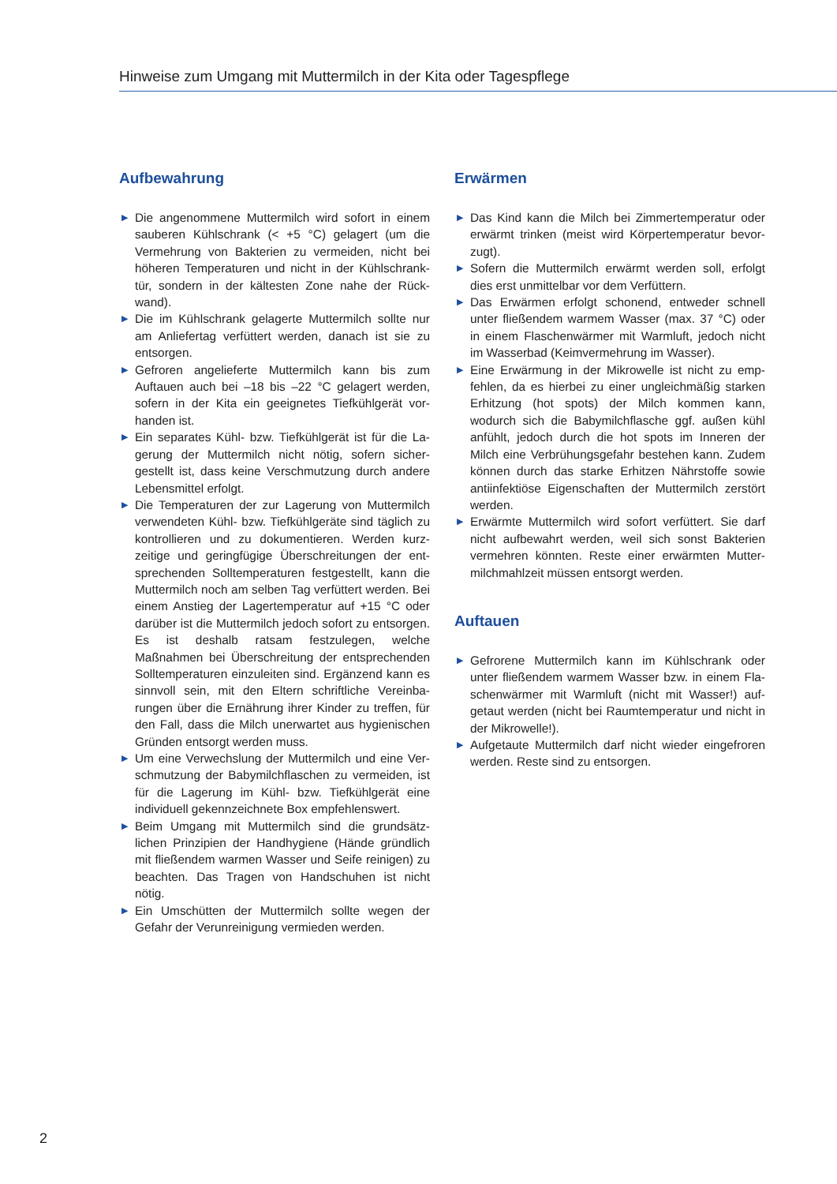Hinweise zum Umgang mit Muttermilch in der Kita oder Tagespflege
Aufbewahrung
▶ Die angenommene Muttermilch wird sofort in einem sauberen Kühlschrank (< +5 °C) gelagert (um die Vermehrung von Bakterien zu vermeiden, nicht bei höheren Temperaturen und nicht in der Kühlschrank­tür, sondern in der kältesten Zone nahe der Rück­wand).
▶ Die im Kühlschrank gelagerte Muttermilch sollte nur am Anliefertag verfüttert werden, danach ist sie zu entsorgen.
▶ Gefroren angelieferte Muttermilch kann bis zum Auftauen auch bei –18 bis –22 °C gelagert werden, sofern in der Kita ein geeignetes Tiefkühlgerät vor­handen ist.
▶ Ein separates Kühl- bzw. Tiefkühlgerät ist für die La­gerung der Muttermilch nicht nötig, sofern sicher­gestellt ist, dass keine Verschmutzung durch andere Lebensmittel erfolgt.
▶ Die Temperaturen der zur Lagerung von Muttermilch verwendeten Kühl- bzw. Tiefkühlgeräte sind täglich zu kontrollieren und zu dokumentieren. Werden kurz­zeitige und geringfügige Überschreitungen der ent­sprechenden Solltemperaturen festgestellt, kann die Muttermilch noch am selben Tag verfüttert werden. Bei einem Anstieg der Lagertemperatur auf +15 °C oder darüber ist die Muttermilch jedoch sofort zu ent­sorgen. Es ist deshalb ratsam festzulegen, welche Maßnahmen bei Überschreitung der entsprechenden Solltemperaturen einzuleiten sind. Ergänzend kann es sinnvoll sein, mit den Eltern schriftliche Vereinba­rungen über die Ernährung ihrer Kinder zu treffen, für den Fall, dass die Milch unerwartet aus hygienischen Gründen entsorgt werden muss.
▶ Um eine Verwechslung der Muttermilch und eine Ver­schmutzung der Babymilchflaschen zu vermeiden, ist für die Lagerung im Kühl- bzw. Tiefkühlgerät eine individuell gekennzeichnete Box empfehlenswert.
▶ Beim Umgang mit Muttermilch sind die grundsätz­lichen Prinzipien der Handhygiene (Hände gründlich mit fließendem warmen Wasser und Seife reinigen) zu beachten. Das Tragen von Handschuhen ist nicht nötig.
▶ Ein Umschütten der Muttermilch sollte wegen der Gefahr der Verunreinigung vermieden werden.
Erwärmen
▶ Das Kind kann die Milch bei Zimmertemperatur oder erwärmt trinken (meist wird Körpertemperatur bevor­zugt).
▶ Sofern die Muttermilch erwärmt werden soll, erfolgt dies erst unmittelbar vor dem Verfüttern.
▶ Das Erwärmen erfolgt schonend, entweder schnell unter fließendem warmem Wasser (max. 37 °C) oder in einem Flaschenwärmer mit Warmluft, jedoch nicht im Wasserbad (Keimvermehrung im Wasser).
▶ Eine Erwärmung in der Mikrowelle ist nicht zu emp­fehlen, da es hierbei zu einer ungleichmäßig star­ken Erhitzung (hot spots) der Milch kommen kann, wodurch sich die Babymilchflasche ggf. außen kühl anfühlt, jedoch durch die hot spots im Inneren der Milch eine Verbrühungsgefahr bestehen kann. Zu­dem können durch das starke Erhitzen Nährstoffe sowie antiinfektiöse Eigenschaften der Muttermilch zerstört werden.
▶ Erwärmte Muttermilch wird sofort verfüttert. Sie darf nicht aufbewahrt werden, weil sich sonst Bakterien vermehren könnten. Reste einer erwärmten Mutter­milchmahlzeit müssen entsorgt werden.
Auftauen
▶ Gefrorene Muttermilch kann im Kühlschrank oder unter fließendem warmem Wasser bzw. in einem Fla­schenwärmer mit Warmluft (nicht mit Wasser!) auf­getaut werden (nicht bei Raumtemperatur und nicht in der Mikrowelle!).
▶ Aufgetaute Muttermilch darf nicht wieder eingefro­ren werden. Reste sind zu entsorgen.
2